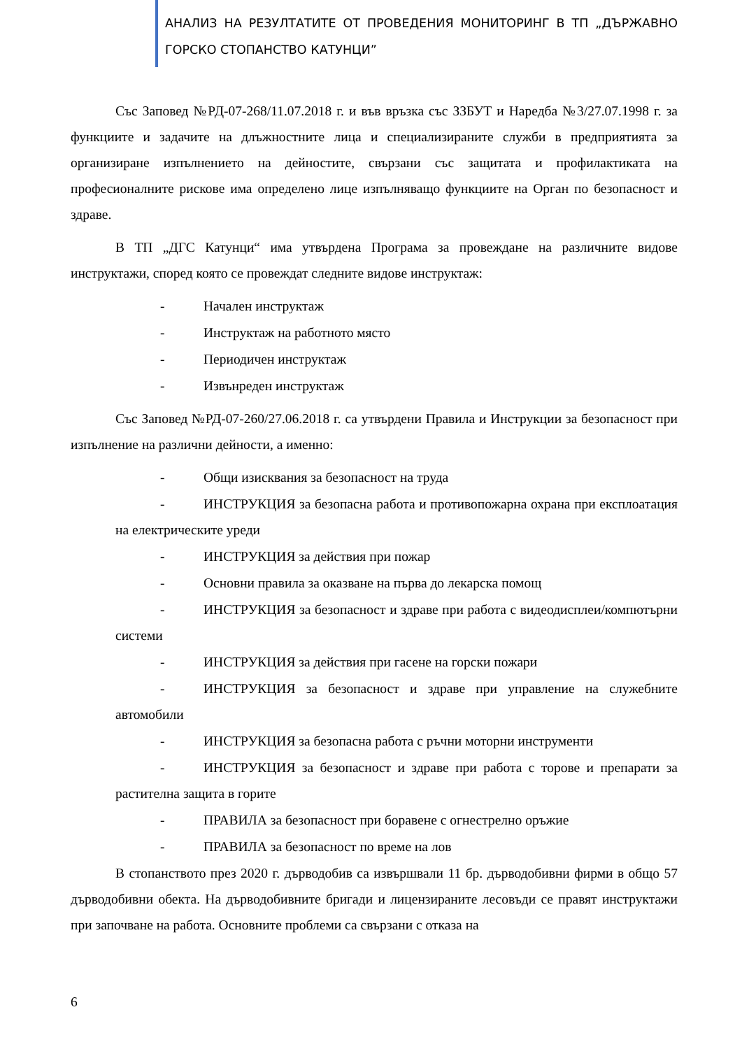АНАЛИЗ НА РЕЗУЛТАТИТЕ ОТ ПРОВЕДЕНИЯ МОНИТОРИНГ В ТП „ДЪРЖАВНО ГОРСКО СТОПАНСТВО КАТУНЦИ”
Със Заповед №РД-07-268/11.07.2018 г. и във връзка със ЗЗБУТ и Наредба №3/27.07.1998 г. за функциите и задачите на длъжностните лица и специализираните служби в предприятията за организиране изпълнението на дейностите, свързани със защитата и профилактиката на професионалните рискове има определено лице изпълняващо функциите на Орган по безопасност и здраве.
В ТП „ДГС Катунци“ има утвърдена Програма за провеждане на различните видове инструктажи, според която се провеждат следните видове инструктаж:
- Начален инструктаж
- Инструктаж на работното място
- Периодичен инструктаж
- Извънреден инструктаж
Със Заповед №РД-07-260/27.06.2018 г. са утвърдени Правила и Инструкции за безопасност при изпълнение на различни дейности, а именно:
- Общи изисквания за безопасност на труда
- ИНСТРУКЦИЯ за безопасна работа и противопожарна охрана при експлоатация на електрическите уреди
- ИНСТРУКЦИЯ за действия при пожар
- Основни правила за оказване на първа до лекарска помощ
- ИНСТРУКЦИЯ за безопасност и здраве при работа с видеодисплеи/компютърни системи
- ИНСТРУКЦИЯ за действия при гасене на горски пожари
- ИНСТРУКЦИЯ за безопасност и здраве при управление на служебните автомобили
- ИНСТРУКЦИЯ за безопасна работа с ръчни моторни инструменти
- ИНСТРУКЦИЯ за безопасност и здраве при работа с торове и препарати за растителна защита в горите
- ПРАВИЛА за безопасност при боравене с огнестрелно оръжие
- ПРАВИЛА за безопасност по време на лов
В стопанството през 2020 г. дърводобив са извършвали 11 бр. дърводобивни фирми в общо 57 дърводобивни обекта. На дърводобивните бригади и лицензираните лесовъди се правят инструктажи при започване на работа. Основните проблеми са свързани с отказа на
6